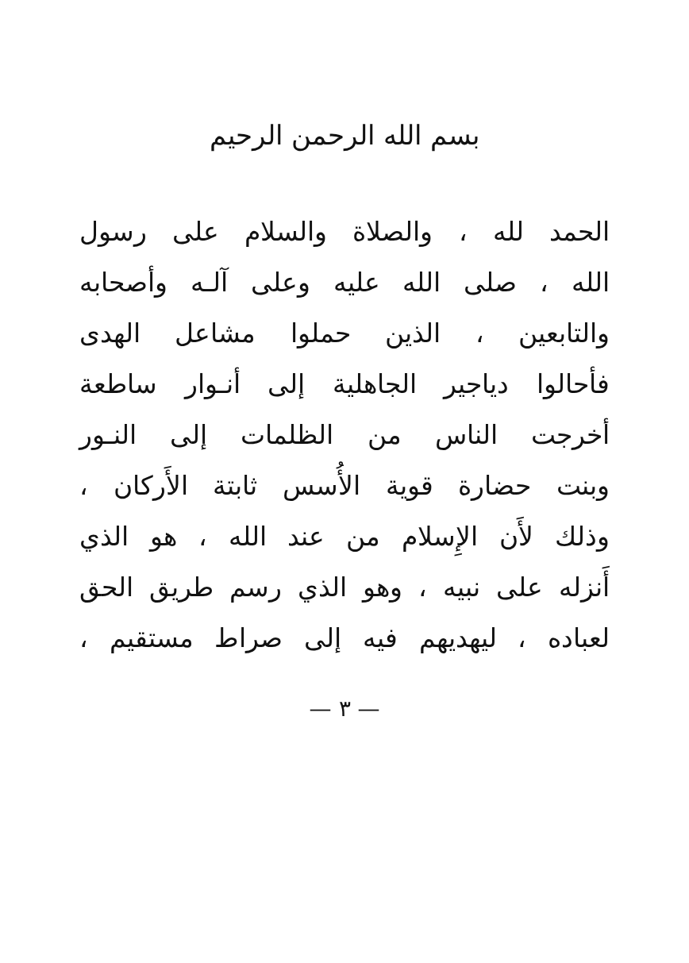بسم الله الرحمن الرحيم
الحمد لله ، والصلاة والسلام على رسول
الله ، صلى الله عليه وعلى آلـه وأصحابه
والتابعين ، الذين حملوا مشاعل الهدى
فأحالوا دياجير الجاهلية إلى أنـوار ساطعة
أخرجت الناس من الظلمات إلى النـور
وبنت حضارة قوية الأُسس ثابتة الأَركان ،
وذلك لأَن الإِسلام من عند الله ، هو الذي
أَنزله على نبيه ، وهو الذي رسم طريق الحق
لعباده ، ليهديهم فيه إلى صراط مستقيم ،
— ٣ —